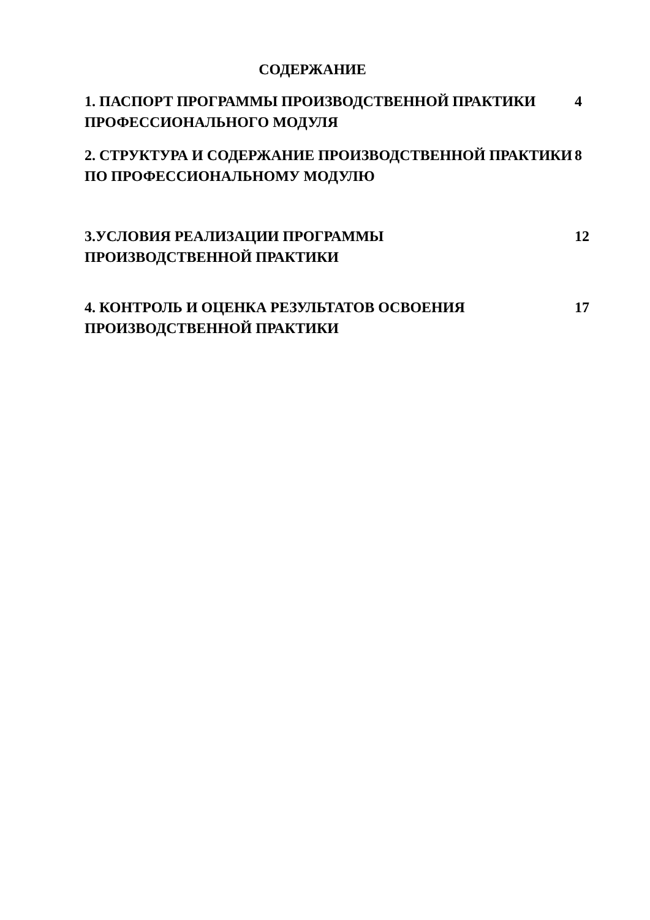СОДЕРЖАНИЕ
| 1. ПАСПОРТ ПРОГРАММЫ ПРОИЗВОДСТВЕННОЙ ПРАКТИКИ ПРОФЕССИОНАЛЬНОГО МОДУЛЯ | 4 |
| 2. СТРУКТУРА И СОДЕРЖАНИЕ ПРОИЗВОДСТВЕННОЙ ПРАКТИКИ ПО ПРОФЕССИОНАЛЬНОМУ МОДУЛЮ | 8 |
| 3.УСЛОВИЯ РЕАЛИЗАЦИИ ПРОГРАММЫ ПРОИЗВОДСТВЕННОЙ ПРАКТИКИ | 12 |
| 4. КОНТРОЛЬ И ОЦЕНКА РЕЗУЛЬТАТОВ ОСВОЕНИЯ ПРОИЗВОДСТВЕННОЙ ПРАКТИКИ | 17 |